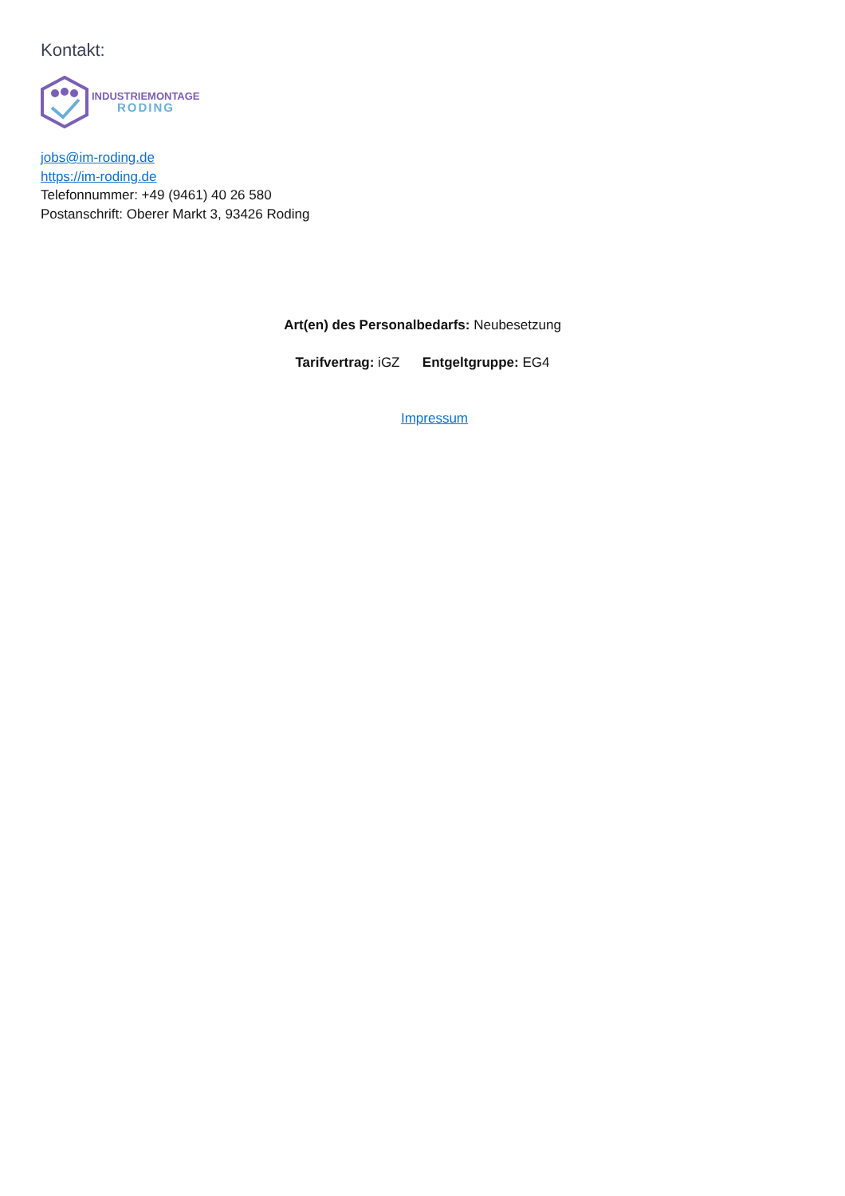Kontakt:
INDUSTRIEMONTAGE
RODING
jobs@im-roding.de
https://im-roding.de
Telefonnummer: +49 (9461) 40 26 580
Postanschrift: Oberer Markt 3, 93426 Roding
Art(en) des Personalbedarfs: Neubesetzung
Tarifvertrag: iGZ Entgeltgruppe: EG4
Impressum